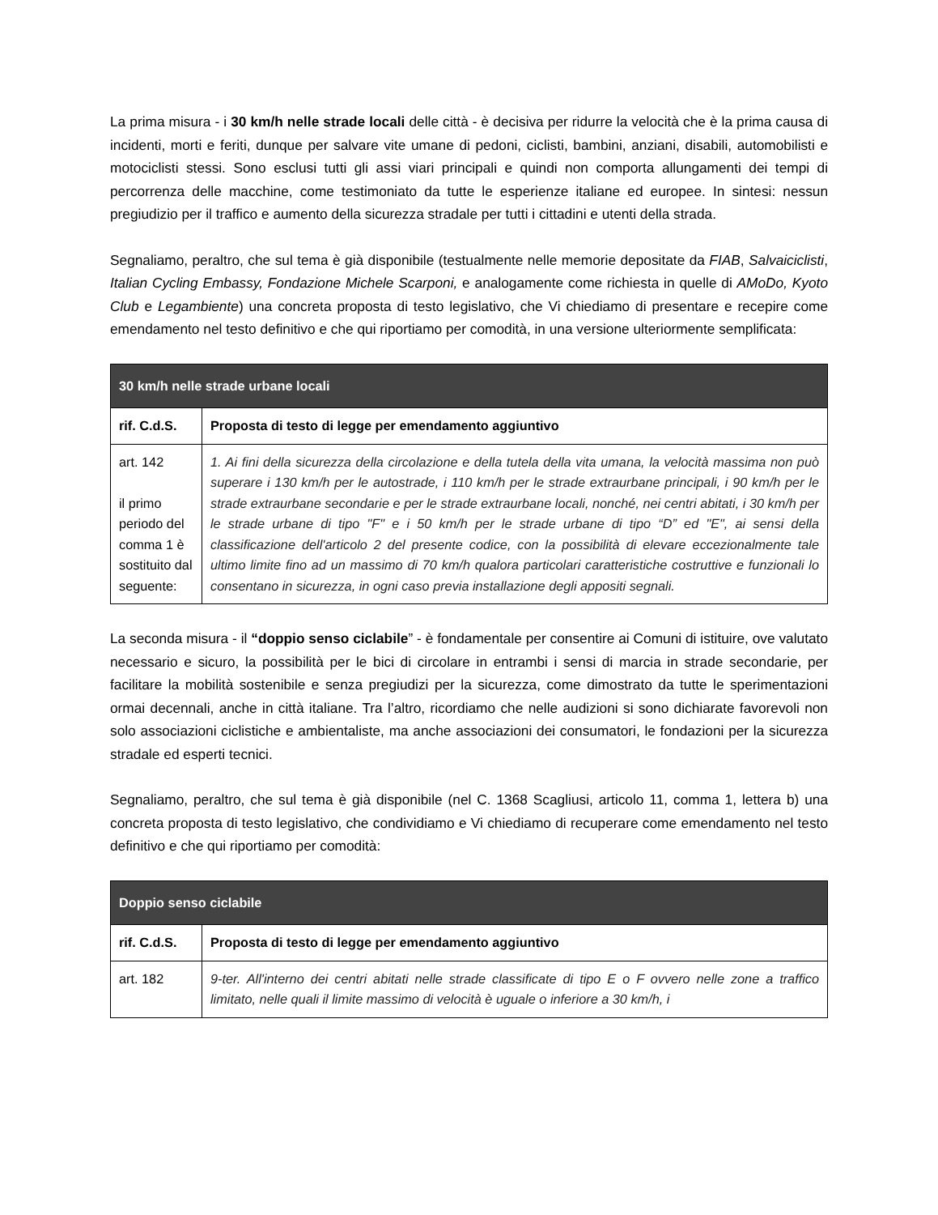La prima misura - i 30 km/h nelle strade locali delle città - è decisiva per ridurre la velocità che è la prima causa di incidenti, morti e feriti, dunque per salvare vite umane di pedoni, ciclisti, bambini, anziani, disabili, automobilisti e motociclisti stessi. Sono esclusi tutti gli assi viari principali e quindi non comporta allungamenti dei tempi di percorrenza delle macchine, come testimoniato da tutte le esperienze italiane ed europee. In sintesi: nessun pregiudizio per il traffico e aumento della sicurezza stradale per tutti i cittadini e utenti della strada.
Segnaliamo, peraltro, che sul tema è già disponibile (testualmente nelle memorie depositate da FIAB, Salvaiciclisti, Italian Cycling Embassy, Fondazione Michele Scarponi, e analogamente come richiesta in quelle di AMoDo, Kyoto Club e Legambiente) una concreta proposta di testo legislativo, che Vi chiediamo di presentare e recepire come emendamento nel testo definitivo e che qui riportiamo per comodità, in una versione ulteriormente semplificata:
| 30 km/h nelle strade urbane locali | |
| --- | --- |
| rif. C.d.S. | Proposta di testo di legge per emendamento aggiuntivo |
| art. 142 il primo periodo del comma 1 è sostituito dal seguente: | 1. Ai fini della sicurezza della circolazione e della tutela della vita umana, la velocità massima non può superare i 130 km/h per le autostrade, i 110 km/h per le strade extraurbane principali, i 90 km/h per le strade extraurbane secondarie e per le strade extraurbane locali, nonché, nei centri abitati, i 30 km/h per le strade urbane di tipo "F" e i 50 km/h per le strade urbane di tipo “D” ed "E", ai sensi della classificazione dell'articolo 2 del presente codice, con la possibilità di elevare eccezionalmente tale ultimo limite fino ad un massimo di 70 km/h qualora particolari caratteristiche costruttive e funzionali lo consentano in sicurezza, in ogni caso previa installazione degli appositi segnali. |
La seconda misura - il “doppio senso ciclabile” - è fondamentale per consentire ai Comuni di istituire, ove valutato necessario e sicuro, la possibilità per le bici di circolare in entrambi i sensi di marcia in strade secondarie, per facilitare la mobilità sostenibile e senza pregiudizi per la sicurezza, come dimostrato da tutte le sperimentazioni ormai decennali, anche in città italiane. Tra l’altro, ricordiamo che nelle audizioni si sono dichiarate favorevoli non solo associazioni ciclistiche e ambientaliste, ma anche associazioni dei consumatori, le fondazioni per la sicurezza stradale ed esperti tecnici.
Segnaliamo, peraltro, che sul tema è già disponibile (nel C. 1368 Scagliusi, articolo 11, comma 1, lettera b) una concreta proposta di testo legislativo, che condividiamo e Vi chiediamo di recuperare come emendamento nel testo definitivo e che qui riportiamo per comodità:
| Doppio senso ciclabile | |
| --- | --- |
| rif. C.d.S. | Proposta di testo di legge per emendamento aggiuntivo |
| art. 182 | 9-ter. All'interno dei centri abitati nelle strade classificate di tipo E o F ovvero nelle zone a traffico limitato, nelle quali il limite massimo di velocità è uguale o inferiore a 30 km/h, i |